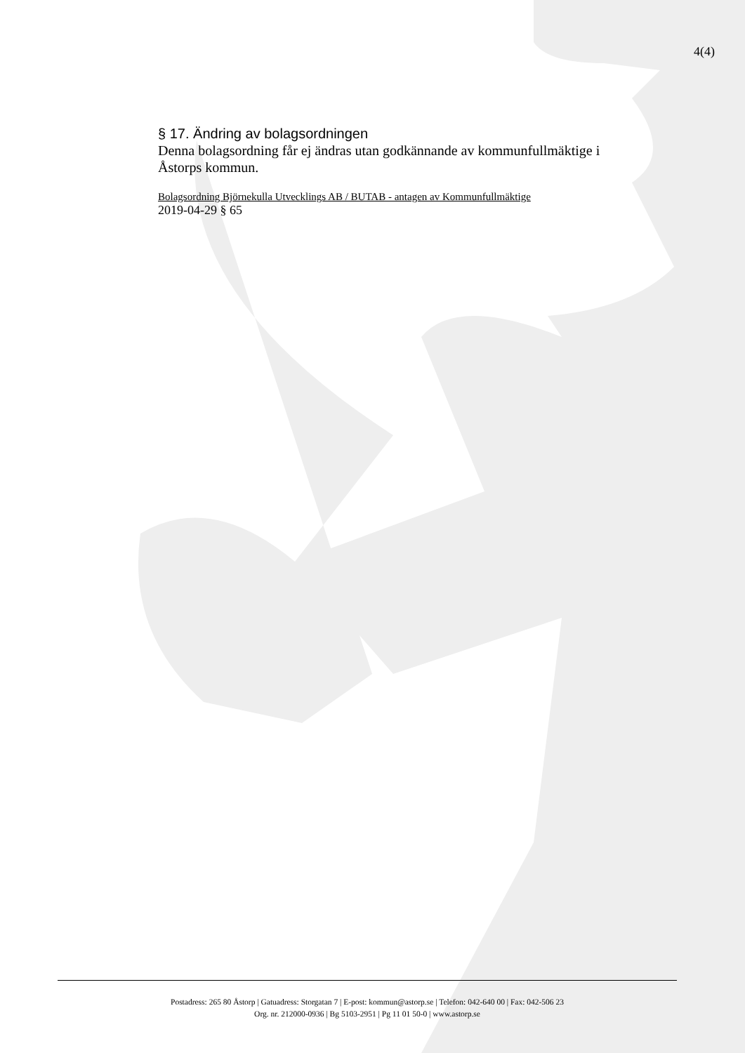4(4)
§ 17. Ändring av bolagsordningen
Denna bolagsordning får ej ändras utan godkännande av kommunfullmäktige i Åstorps kommun.
Bolagsordning Björnekulla Utvecklings AB / BUTAB - antagen av Kommunfullmäktige
2019-04-29 § 65
Postadress: 265 80 Åstorp | Gatuadress: Storgatan 7 | E-post: kommun@astorp.se | Telefon: 042-640 00 | Fax: 042-506 23
Org. nr. 212000-0936 | Bg 5103-2951 | Pg 11 01 50-0 | www.astorp.se